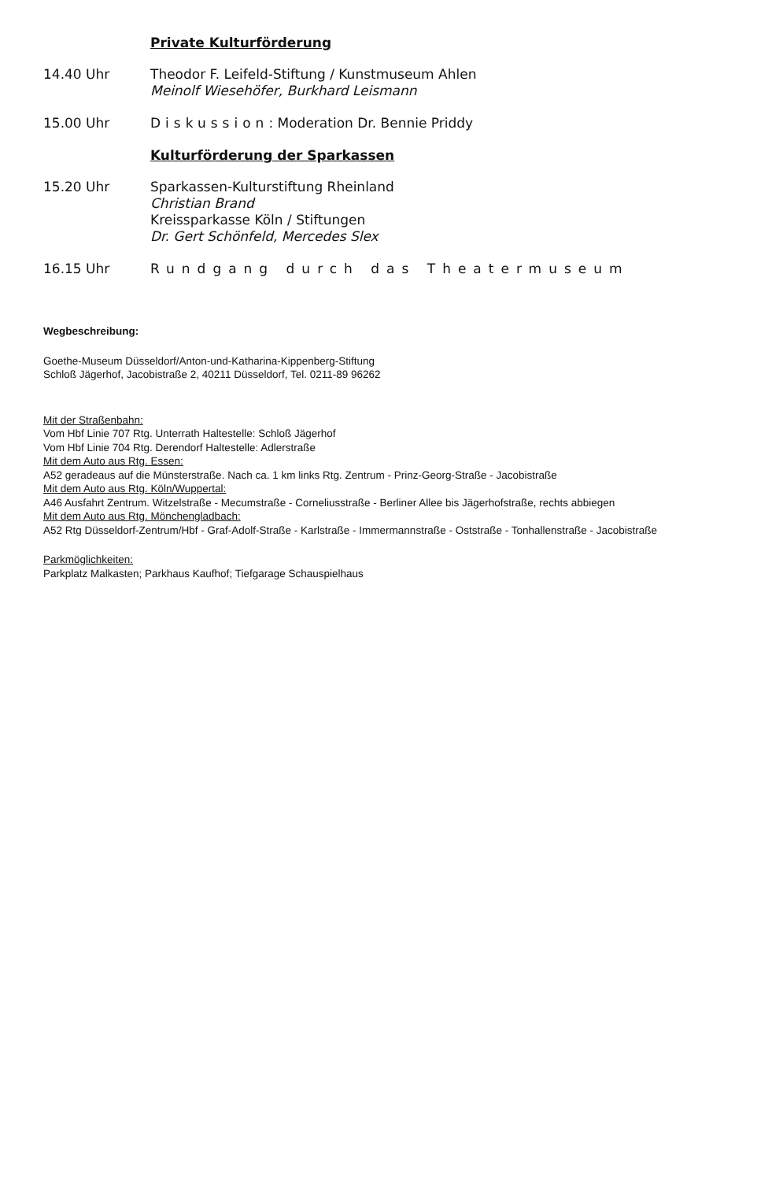Private Kulturförderung
14.40 Uhr Theodor F. Leifeld-Stiftung / Kunstmuseum Ahlen
Meinolf Wiesehöfer, Burkhard Leismann
15.00 Uhr Diskussion: Moderation Dr. Bennie Priddy
Kulturförderung der Sparkassen
15.20 Uhr Sparkassen-Kulturstiftung Rheinland
Christian Brand
Kreissparkasse Köln / Stiftungen
Dr. Gert Schönfeld, Mercedes Slex
16.15 Uhr Rundgang durch das Theatermuseum
Wegbeschreibung:
Goethe-Museum Düsseldorf/Anton-und-Katharina-Kippenberg-Stiftung
Schloß Jägerhof, Jacobistraße 2, 40211 Düsseldorf, Tel. 0211-89 96262
Mit der Straßenbahn:
Vom Hbf Linie 707 Rtg. Unterrath Haltestelle: Schloß Jägerhof
Vom Hbf Linie 704 Rtg. Derendorf Haltestelle: Adlerstraße
Mit dem Auto aus Rtg. Essen:
A52 geradeaus auf die Münsterstraße. Nach ca. 1 km links Rtg. Zentrum - Prinz-Georg-Straße - Jacobistraße
Mit dem Auto aus Rtg. Köln/Wuppertal:
A46 Ausfahrt Zentrum. Witzelstraße - Mecumstraße - Corneliusstraße - Berliner Allee bis Jägerhofstraße, rechts abbiegen
Mit dem Auto aus Rtg. Mönchengladbach:
A52 Rtg Düsseldorf-Zentrum/Hbf - Graf-Adolf-Straße - Karlstraße - Immermannstraße - Oststraße - Tonhallenstraße - Jacobistraße
Parkmöglichkeiten:
Parkplatz Malkasten; Parkhaus Kaufhof; Tiefgarage Schauspielhaus